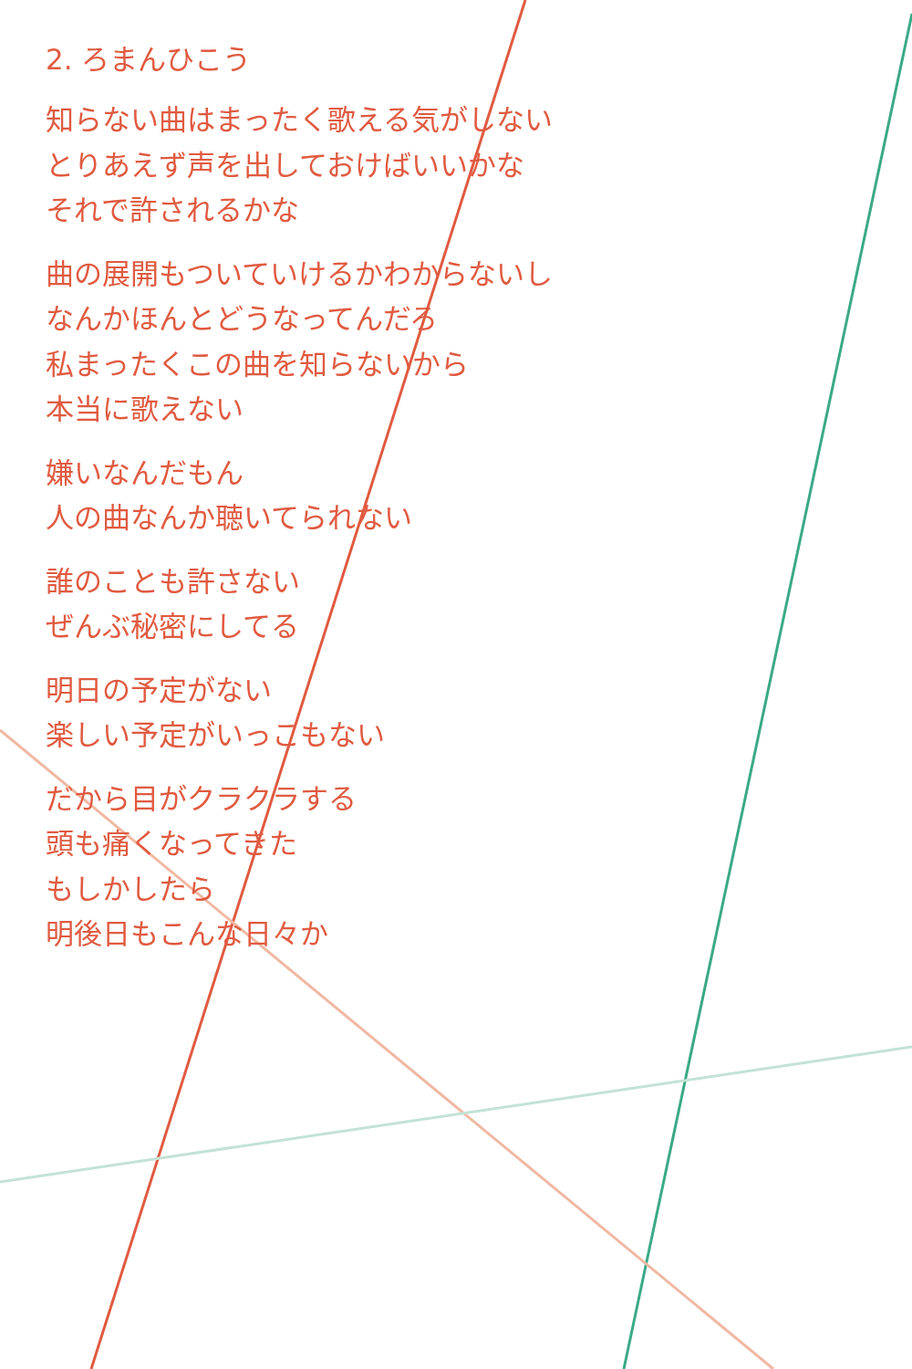2. ろまんひこう
知らない曲はまったく歌える気がしない
とりあえず声を出しておけばいいかな
それで許されるかな
曲の展開もついていけるかわからないし
なんかほんとどうなってんだろ
私まったくこの曲を知らないから
本当に歌えない
嫌いなんだもん
人の曲なんか聴いてられない
誰のことも許さない
ぜんぶ秘密にしてる
明日の予定がない
楽しい予定がいっこもない
だから目がクラクラする
頭も痛くなってきた
もしかしたら
明後日もこんな日々か